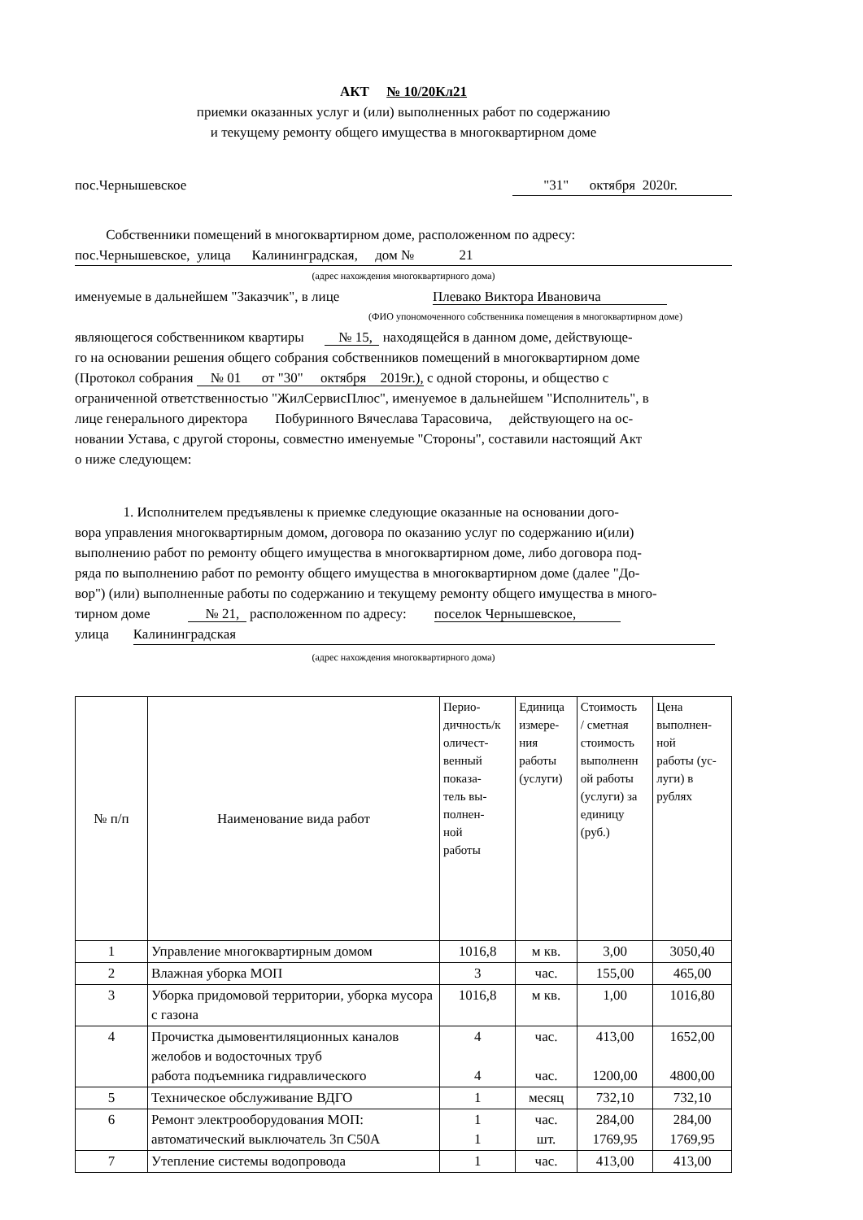АКТ № 10/20Кл21
приемки оказанных услуг и (или) выполненных работ по содержанию
и текущему ремонту общего имущества в многоквартирном доме
пос.Чернышевское "31" октября 2020г.
Собственники помещений в многоквартирном доме, расположенном по адресу:
пос.Чернышевское, улица Калининградская, дом № 21
(адрес нахождения многоквартирного дома)
именуемые в дальнейшем "Заказчик", в лице Плевако Виктора Ивановича
(ФИО упономоченного собственника помещения в многоквартирном доме)
являющегося собственником квартиры № 15, находящейся в данном доме, действующе-
го на основании решения общего собрания собственников помещений в многоквартирном доме
(Протокол собрания № 01 от "30" октября 2019г.), с одной стороны, и общество с
ограниченной ответственностью "ЖилСервисПлюс", именуемое в дальнейшем "Исполнитель", в
лице генерального директора Побуринного Вячеслава Тарасовича, действующего на ос-
новании Устава, с другой стороны, совместно именуемые "Стороны", составили настоящий Акт
о ниже следующем:
1. Исполнителем предъявлены к приемке следующие оказанные на основании дого-
вора управления многоквартирным домом, договора по оказанию услуг по содержанию и(или)
выполнению работ по ремонту общего имущества в многоквартирном доме, либо договора под-
ряда по выполнению работ по ремонту общего имущества в многоквартирном доме (далее "До-
вор") (или) выполненные работы по содержанию и текущему ремонту общего имущества в много-
тирном доме № 21, расположенном по адресу: поселок Чернышевское,
улица Калининградская
(адрес нахождения многоквартирного дома)
| № п/п | Наименование вида работ | Перио- дичность/к оличест- венный показа- тель вы- полнен- ной работы | Единица измере- ния работы (услуги) | Стоимость / сметная стоимость выполненн ой работы (услуги) за единицу (руб.) | Цена выполнен- ной работы (ус- луги) в рублях |
| --- | --- | --- | --- | --- | --- |
| 1 | Управление многоквартирным домом | 1016,8 | м кв. | 3,00 | 3050,40 |
| 2 | Влажная уборка МОП | 3 | час. | 155,00 | 465,00 |
| 3 | Уборка придомовой территории, уборка мусора с газона | 1016,8 | м кв. | 1,00 | 1016,80 |
| 4 | Прочистка дымовентиляционных каналов желобов и водосточных труб работа подъемника гидравлического | 4 4 | час. час. | 413,00 1200,00 | 1652,00 4800,00 |
| 5 | Техническое обслуживание ВДГО | 1 | месяц | 732,10 | 732,10 |
| 6 | Ремонт электрооборудования МОП: автоматический выключатель 3п С50А | 1 1 | час. шт. | 284,00 1769,95 | 284,00 1769,95 |
| 7 | Утепление системы водопровода | 1 | час. | 413,00 | 413,00 |